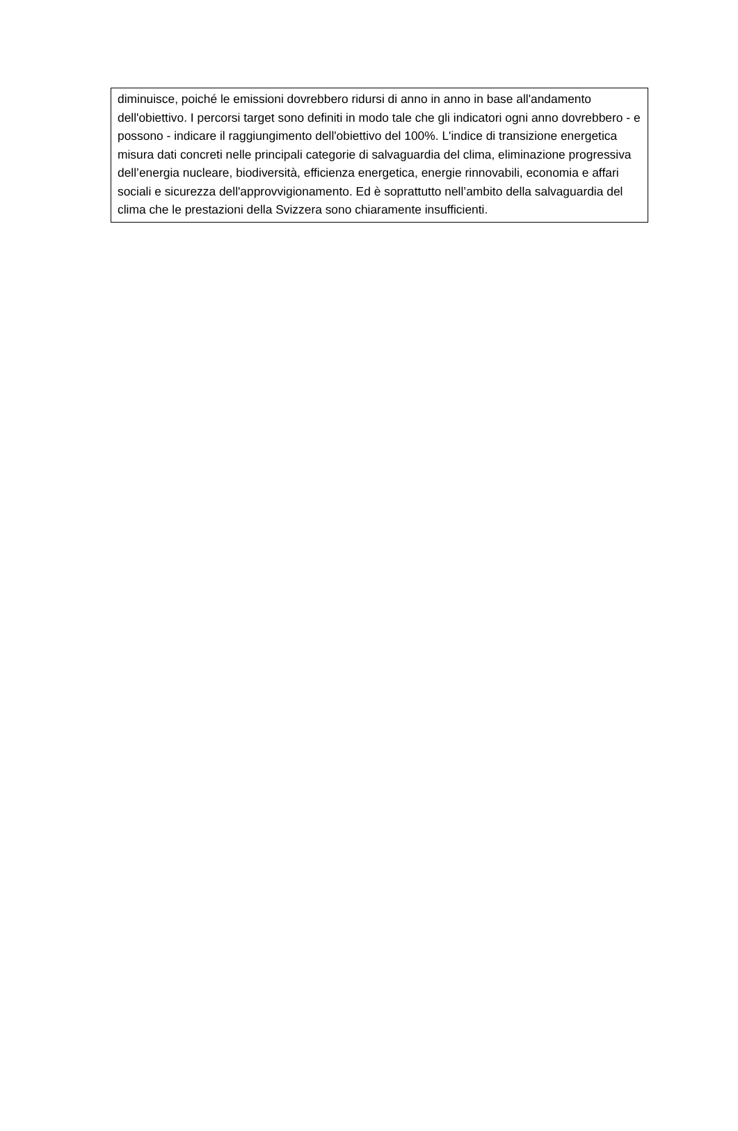diminuisce, poiché le emissioni dovrebbero ridursi di anno in anno in base all'andamento dell'obiettivo. I percorsi target sono definiti in modo tale che gli indicatori ogni anno dovrebbero - e possono - indicare il raggiungimento dell'obiettivo del 100%. L'indice di transizione energetica misura dati concreti nelle principali categorie di salvaguardia del clima, eliminazione progressiva dell’energia nucleare, biodiversità, efficienza energetica, energie rinnovabili, economia e affari sociali e sicurezza dell'approvvigionamento. Ed è soprattutto nell’ambito della salvaguardia del clima che le prestazioni della Svizzera sono chiaramente insufficienti.